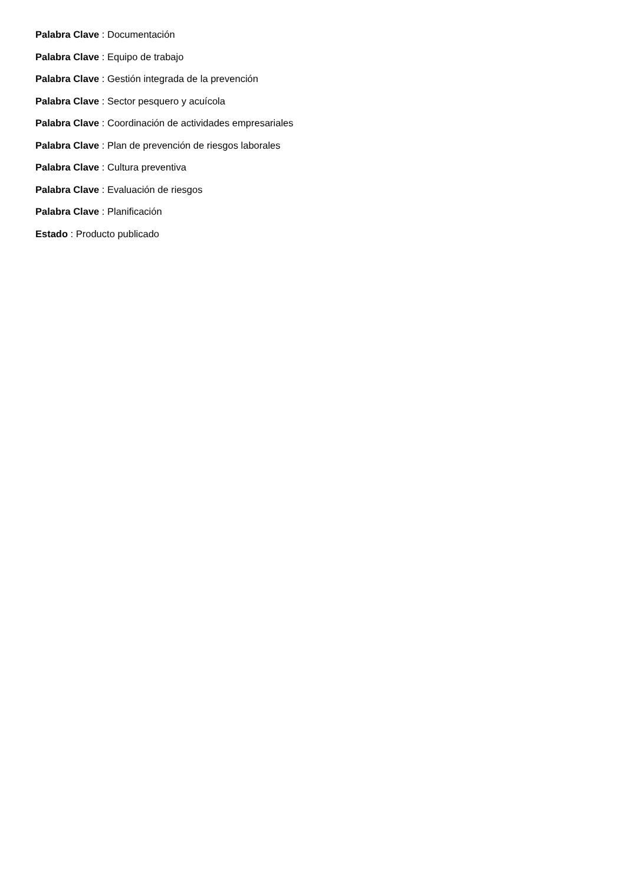Palabra Clave : Documentación
Palabra Clave : Equipo de trabajo
Palabra Clave : Gestión integrada de la prevención
Palabra Clave : Sector pesquero y acuícola
Palabra Clave : Coordinación de actividades empresariales
Palabra Clave : Plan de prevención de riesgos laborales
Palabra Clave : Cultura preventiva
Palabra Clave : Evaluación de riesgos
Palabra Clave : Planificación
Estado : Producto publicado